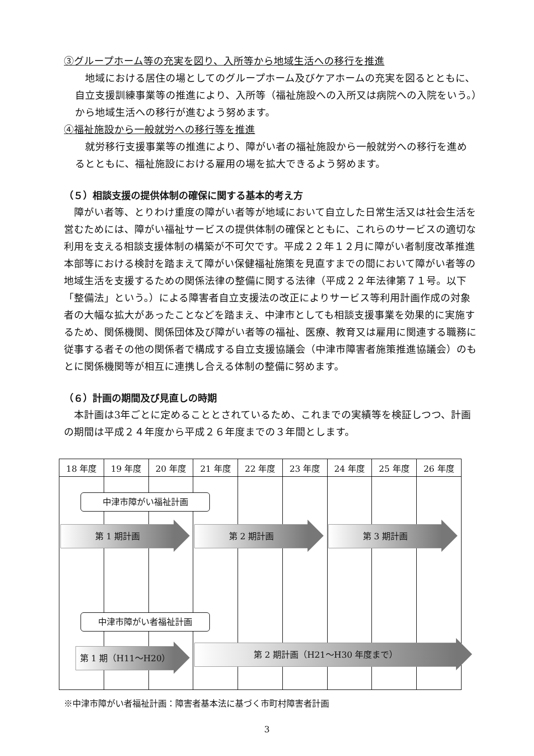③グループホーム等の充実を図り、入所等から地域生活への移行を推進
　地域における居住の場としてのグループホーム及びケアホームの充実を図るとともに、自立支援訓練事業等の推進により、入所等（福祉施設への入所又は病院への入院をいう。）から地域生活への移行が進むよう努めます。
④福祉施設から一般就労への移行等を推進
　就労移行支援事業等の推進により、障がい者の福祉施設から一般就労への移行を進めるとともに、福祉施設における雇用の場を拡大できるよう努めます。
（５）相談支援の提供体制の確保に関する基本的考え方
　障がい者等、とりわけ重度の障がい者等が地域において自立した日常生活又は社会生活を営むためには、障がい福祉サービスの提供体制の確保とともに、これらのサービスの適切な利用を支える相談支援体制の構築が不可欠です。平成２２年１２月に障がい者制度改革推進本部等における検討を踏まえて障がい保健福祉施策を見直すまでの間において障がい者等の地域生活を支援するための関係法律の整備に関する法律（平成２２年法律第７１号。以下「整備法」という。）による障害者自立支援法の改正によりサービス等利用計画作成の対象者の大幅な拡大があったことなどを踏まえ、中津市としても相談支援事業を効果的に実施するため、関係機関、関係団体及び障がい者等の福祉、医療、教育又は雇用に関連する職務に従事する者その他の関係者で構成する自立支援協議会（中津市障害者施策推進協議会）のもとに関係機関等が相互に連携し合える体制の整備に努めます。
（６）計画の期間及び見直しの時期
　本計画は3年ごとに定めることとされているため、これまでの実績等を検証しつつ、計画の期間は平成２４年度から平成２６年度までの３年間とします。
| 18 年度 | 19 年度 | 20 年度 | 21 年度 | 22 年度 | 23 年度 | 24 年度 | 25 年度 | 26 年度 |
中津市障がい福祉計画
第 1 期計画 第 2 期計画 第 3 期計画
中津市障がい者福祉計画
第 1 期（H11～H20） 第 2 期計画（H21～H30 年度まで）
※中津市障がい者福祉計画：障害者基本法に基づく市町村障害者計画
3